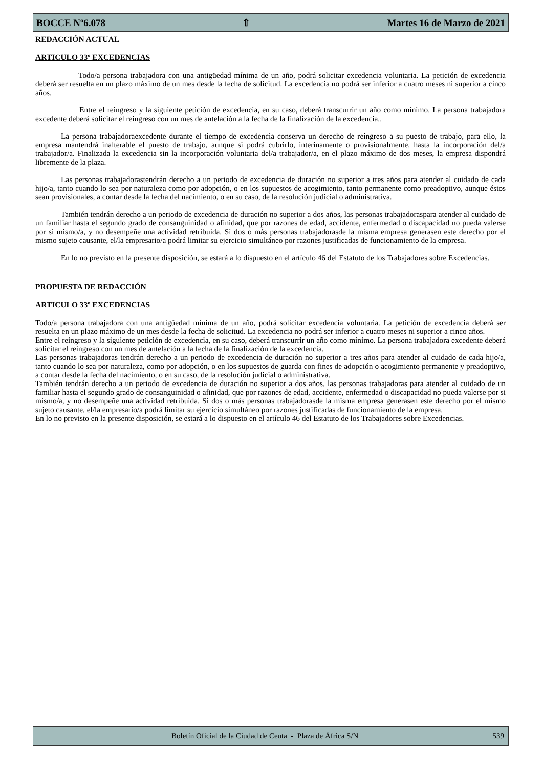BOCCE Nº6.078 ⇧ Martes 16 de Marzo de 2021
REDACCIÓN ACTUAL
ARTICULO 33º EXCEDENCIAS
Todo/a persona trabajadora con una antigüedad mínima de un año, podrá solicitar excedencia voluntaria. La petición de excedencia deberá ser resuelta en un plazo máximo de un mes desde la fecha de solicitud. La excedencia no podrá ser inferior a cuatro meses ni superior a cinco años.
Entre el reingreso y la siguiente petición de excedencia, en su caso, deberá transcurrir un año como mínimo. La persona trabajadora excedente deberá solicitar el reingreso con un mes de antelación a la fecha de la finalización de la excedencia..
La persona trabajadoraexcedente durante el tiempo de excedencia conserva un derecho de reingreso a su puesto de trabajo, para ello, la empresa mantendrá inalterable el puesto de trabajo, aunque si podrá cubrirlo, interinamente o provisionalmente, hasta la incorporación del/a trabajador/a. Finalizada la excedencia sin la incorporación voluntaria del/a trabajador/a, en el plazo máximo de dos meses, la empresa dispondrá libremente de la plaza.
Las personas trabajadorastendrán derecho a un periodo de excedencia de duración no superior a tres años para atender al cuidado de cada hijo/a, tanto cuando lo sea por naturaleza como por adopción, o en los supuestos de acogimiento, tanto permanente como preadoptivo, aunque éstos sean provisionales, a contar desde la fecha del nacimiento, o en su caso, de la resolución judicial o administrativa.
También tendrán derecho a un periodo de excedencia de duración no superior a dos años, las personas trabajadoraspara atender al cuidado de un familiar hasta el segundo grado de consanguinidad o afinidad, que por razones de edad, accidente, enfermedad o discapacidad no pueda valerse por si mismo/a, y no desempeñe una actividad retribuida. Si dos o más personas trabajadorasde la misma empresa generasen este derecho por el mismo sujeto causante, el/la empresario/a podrá limitar su ejercicio simultáneo por razones justificadas de funcionamiento de la empresa.
En lo no previsto en la presente disposición, se estará a lo dispuesto en el artículo 46 del Estatuto de los Trabajadores sobre Excedencias.
PROPUESTA DE REDACCIÓN
ARTICULO 33º EXCEDENCIAS
Todo/a persona trabajadora con una antigüedad mínima de un año, podrá solicitar excedencia voluntaria. La petición de excedencia deberá ser resuelta en un plazo máximo de un mes desde la fecha de solicitud. La excedencia no podrá ser inferior a cuatro meses ni superior a cinco años.
Entre el reingreso y la siguiente petición de excedencia, en su caso, deberá transcurrir un año como mínimo. La persona trabajadora excedente deberá solicitar el reingreso con un mes de antelación a la fecha de la finalización de la excedencia.
Las personas trabajadoras tendrán derecho a un periodo de excedencia de duración no superior a tres años para atender al cuidado de cada hijo/a, tanto cuando lo sea por naturaleza, como por adopción, o en los supuestos de guarda con fines de adopción o acogimiento permanente y preadoptivo, a contar desde la fecha del nacimiento, o en su caso, de la resolución judicial o administrativa.
También tendrán derecho a un periodo de excedencia de duración no superior a dos años, las personas trabajadoras para atender al cuidado de un familiar hasta el segundo grado de consanguinidad o afinidad, que por razones de edad, accidente, enfermedad o discapacidad no pueda valerse por si mismo/a, y no desempeñe una actividad retribuida. Si dos o más personas trabajadorasde la misma empresa generasen este derecho por el mismo sujeto causante, el/la empresario/a podrá limitar su ejercicio simultáneo por razones justificadas de funcionamiento de la empresa.
En lo no previsto en la presente disposición, se estará a lo dispuesto en el artículo 46 del Estatuto de los Trabajadores sobre Excedencias.
Boletín Oficial de la Ciudad de Ceuta - Plaza de África S/N 539